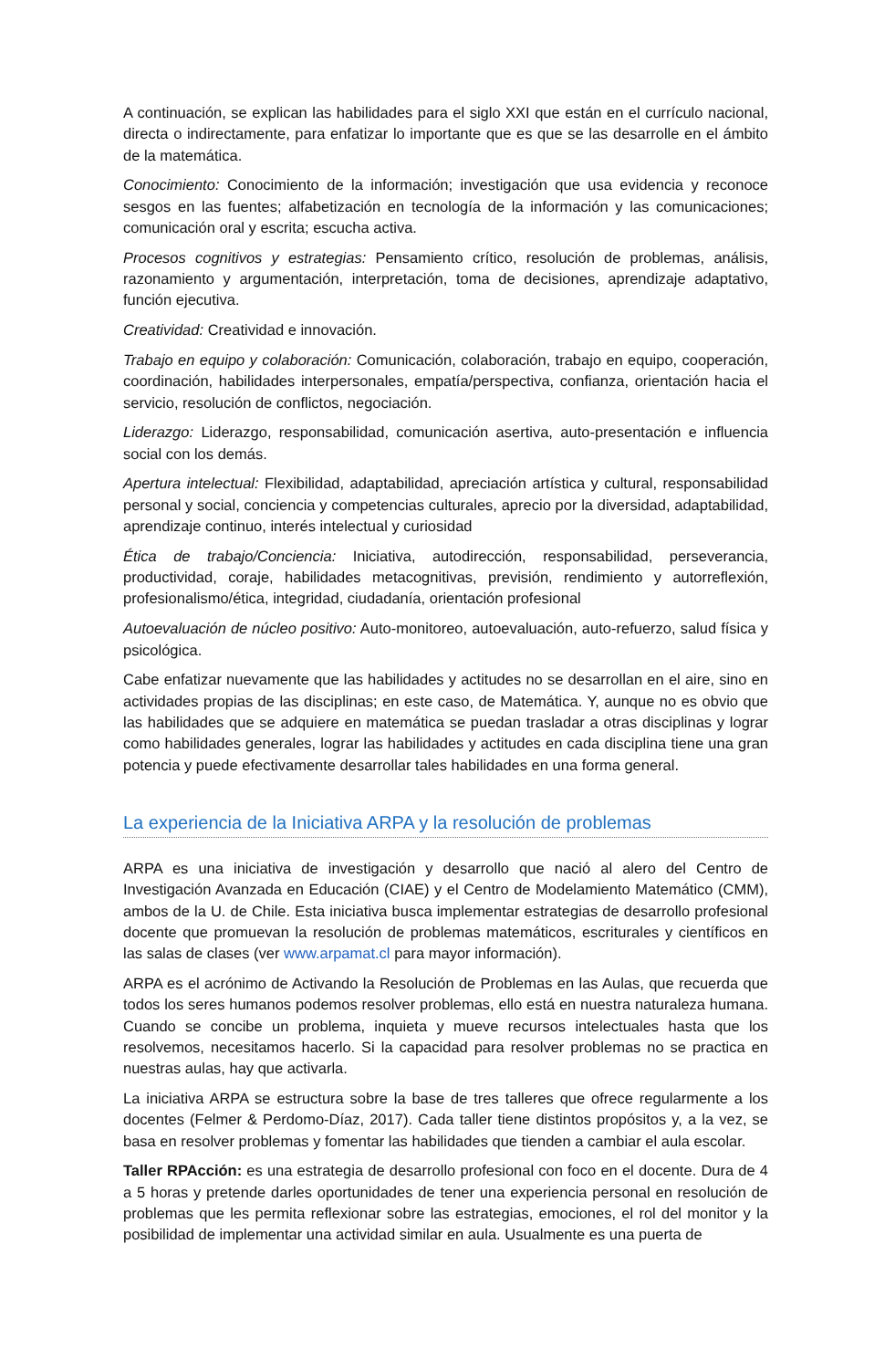A continuación, se explican las habilidades para el siglo XXI que están en el currículo nacional, directa o indirectamente, para enfatizar lo importante que es que se las desarrolle en el ámbito de la matemática.
Conocimiento: Conocimiento de la información; investigación que usa evidencia y reconoce sesgos en las fuentes; alfabetización en tecnología de la información y las comunicaciones; comunicación oral y escrita; escucha activa.
Procesos cognitivos y estrategias: Pensamiento crítico, resolución de problemas, análisis, razonamiento y argumentación, interpretación, toma de decisiones, aprendizaje adaptativo, función ejecutiva.
Creatividad: Creatividad e innovación.
Trabajo en equipo y colaboración: Comunicación, colaboración, trabajo en equipo, cooperación, coordinación, habilidades interpersonales, empatía/perspectiva, confianza, orientación hacia el servicio, resolución de conflictos, negociación.
Liderazgo: Liderazgo, responsabilidad, comunicación asertiva, auto-presentación e influencia social con los demás.
Apertura intelectual: Flexibilidad, adaptabilidad, apreciación artística y cultural, responsabilidad personal y social, conciencia y competencias culturales, aprecio por la diversidad, adaptabilidad, aprendizaje continuo, interés intelectual y curiosidad
Ética de trabajo/Conciencia: Iniciativa, autodirección, responsabilidad, perseverancia, productividad, coraje, habilidades metacognitivas, previsión, rendimiento y autorreflexión, profesionalismo/ética, integridad, ciudadanía, orientación profesional
Autoevaluación de núcleo positivo: Auto-monitoreo, autoevaluación, auto-refuerzo, salud física y psicológica.
Cabe enfatizar nuevamente que las habilidades y actitudes no se desarrollan en el aire, sino en actividades propias de las disciplinas; en este caso, de Matemática. Y, aunque no es obvio que las habilidades que se adquiere en matemática se puedan trasladar a otras disciplinas y lograr como habilidades generales, lograr las habilidades y actitudes en cada disciplina tiene una gran potencia y puede efectivamente desarrollar tales habilidades en una forma general.
La experiencia de la Iniciativa ARPA y la resolución de problemas
ARPA es una iniciativa de investigación y desarrollo que nació al alero del Centro de Investigación Avanzada en Educación (CIAE) y el Centro de Modelamiento Matemático (CMM), ambos de la U. de Chile. Esta iniciativa busca implementar estrategias de desarrollo profesional docente que promuevan la resolución de problemas matemáticos, escriturales y científicos en las salas de clases (ver www.arpamat.cl para mayor información).
ARPA es el acrónimo de Activando la Resolución de Problemas en las Aulas, que recuerda que todos los seres humanos podemos resolver problemas, ello está en nuestra naturaleza humana. Cuando se concibe un problema, inquieta y mueve recursos intelectuales hasta que los resolvemos, necesitamos hacerlo. Si la capacidad para resolver problemas no se practica en nuestras aulas, hay que activarla.
La iniciativa ARPA se estructura sobre la base de tres talleres que ofrece regularmente a los docentes (Felmer & Perdomo-Díaz, 2017). Cada taller tiene distintos propósitos y, a la vez, se basa en resolver problemas y fomentar las habilidades que tienden a cambiar el aula escolar.
Taller RPAcción: es una estrategia de desarrollo profesional con foco en el docente. Dura de 4 a 5 horas y pretende darles oportunidades de tener una experiencia personal en resolución de problemas que les permita reflexionar sobre las estrategias, emociones, el rol del monitor y la posibilidad de implementar una actividad similar en aula. Usualmente es una puerta de